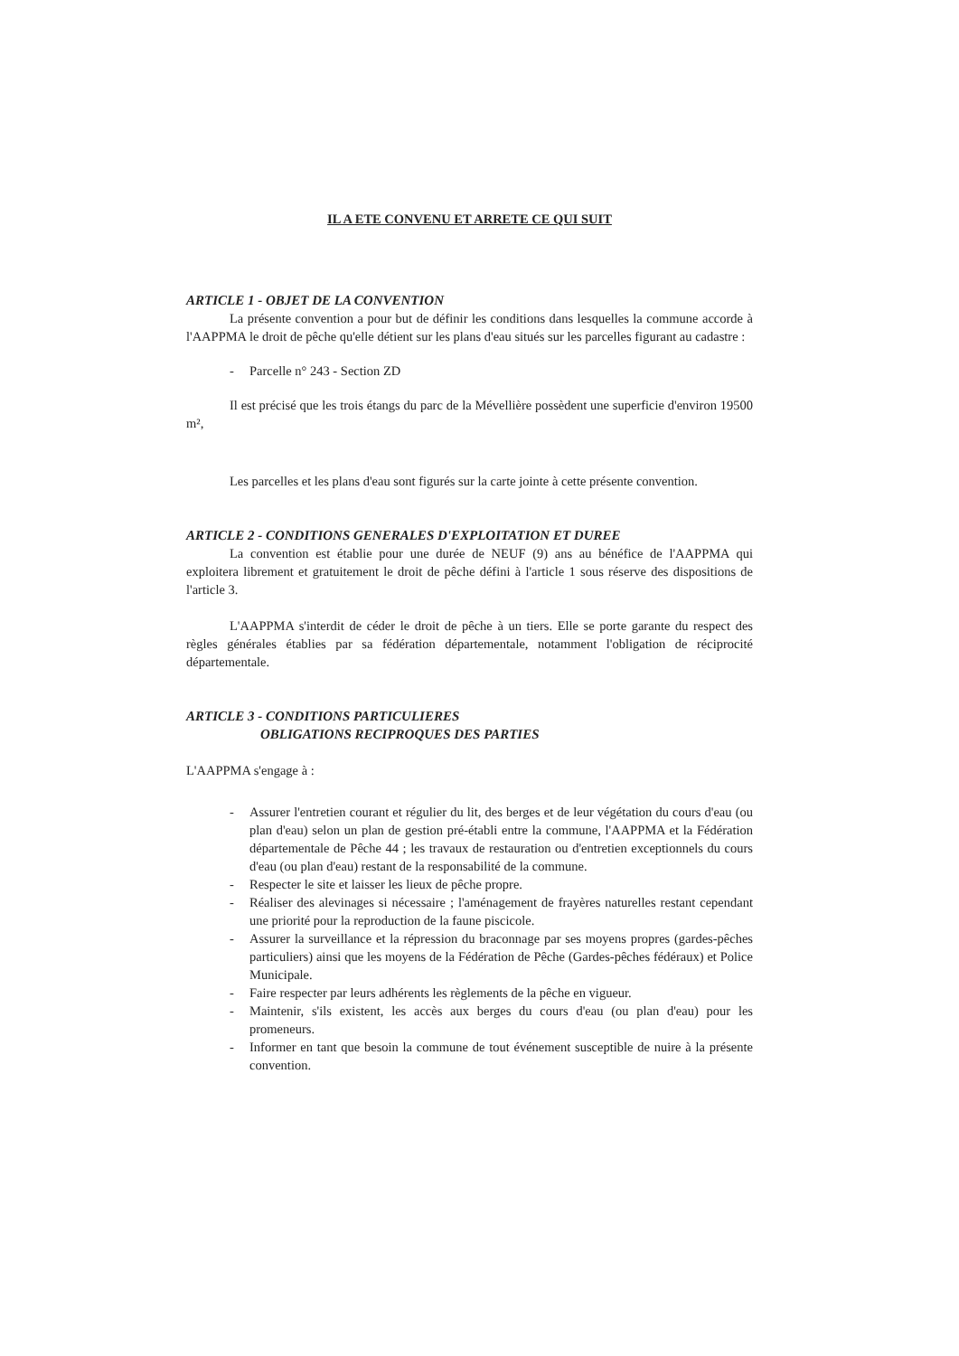IL A ETE CONVENU ET ARRETE CE QUI SUIT
ARTICLE 1 - OBJET DE LA CONVENTION
La présente convention a pour but de définir les conditions dans lesquelles la commune accorde à l'AAPPMA le droit de pêche qu'elle détient sur les plans d'eau situés sur les parcelles figurant au cadastre :
- Parcelle n° 243 - Section ZD
Il est précisé que les trois étangs du parc de la Mévellière possèdent une superficie d'environ 19500 m²,
Les parcelles et les plans d'eau sont figurés sur la carte jointe à cette présente convention.
ARTICLE 2 - CONDITIONS GENERALES D'EXPLOITATION ET DUREE
La convention est établie pour une durée de NEUF (9) ans au bénéfice de l'AAPPMA qui exploitera librement et gratuitement le droit de pêche défini à l'article 1 sous réserve des dispositions de l'article 3.
L'AAPPMA s'interdit de céder le droit de pêche à un tiers. Elle se porte garante du respect des règles générales établies par sa fédération départementale, notamment l'obligation de réciprocité départementale.
ARTICLE 3 - CONDITIONS PARTICULIERES
OBLIGATIONS RECIPROQUES DES PARTIES
L'AAPPMA s'engage à :
- Assurer l'entretien courant et régulier du lit, des berges et de leur végétation du cours d'eau (ou plan d'eau) selon un plan de gestion pré-établi entre la commune, l'AAPPMA et la Fédération départementale de Pêche 44 ; les travaux de restauration ou d'entretien exceptionnels du cours d'eau (ou plan d'eau) restant de la responsabilité de la commune.
- Respecter le site et laisser les lieux de pêche propre.
- Réaliser des alevinages si nécessaire ; l'aménagement de frayères naturelles restant cependant une priorité pour la reproduction de la faune piscicole.
- Assurer la surveillance et la répression du braconnage par ses moyens propres (gardes-pêches particuliers) ainsi que les moyens de la Fédération de Pêche (Gardes-pêches fédéraux) et Police Municipale.
- Faire respecter par leurs adhérents les règlements de la pêche en vigueur.
- Maintenir, s'ils existent, les accès aux berges du cours d'eau (ou plan d'eau) pour les promeneurs.
- Informer en tant que besoin la commune de tout événement susceptible de nuire à la présente convention.